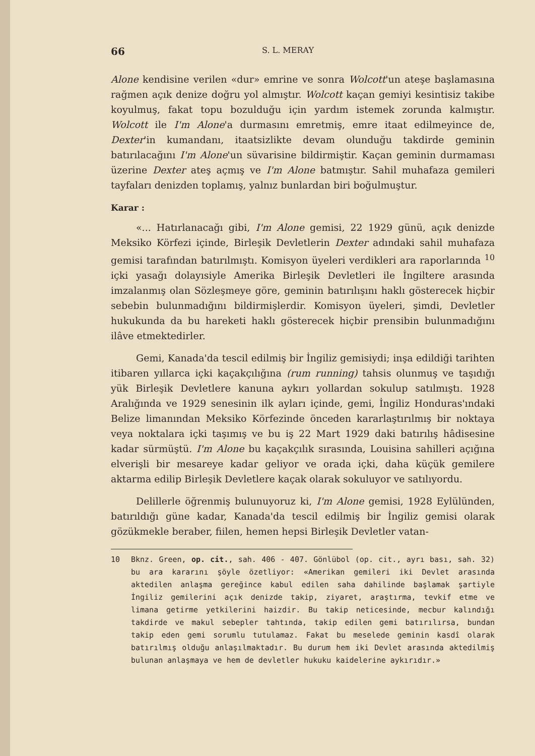66 S. L. MERAY
Alone kendisine verilen «dur» emrine ve sonra Wolcott'un ateşe başlamasına rağmen açık denize doğru yol almıştır. Wolcott kaçan gemiyi kesintisiz takibe koyulmuş, fakat topu bozulduğu için yardım istemek zorunda kalmıştır. Wolcott ile I'm Alone'a durmasını emretmiş, emre itaat edilmeyince de, Dexter'in kumandanı, itaatsizlikte devam olunduğu takdirde geminin batırılacağını I'm Alone'un süvarisine bildirmiştir. Kaçan geminin durmaması üzerine Dexter ateş açmış ve I'm Alone batmıştır. Sahil muhafaza gemileri tayfaları denizden toplamış, yalnız bunlardan biri boğulmuştur.
Karar :
«... Hatırlanacağı gibi, I'm Alone gemisi, 22 1929 günü, açık denizde Meksiko Körfezi içinde, Birleşik Devletlerin Dexter adındaki sahil muhafaza gemisi tarafından batırılmıştı. Komisyon üyeleri verdikleri ara raporlarında <sup>10</sup> içki yasağı dolayısiyle Amerika Birleşik Devletleri ile İngiltere arasında imzalanmış olan Sözleşmeye göre, geminin batırılışını haklı gösterecek hiçbir sebebin bulunmadığını bildirmişlerdir. Komisyon üyeleri, şimdi, Devletler hukukunda da bu hareketi haklı gösterecek hiçbir prensibin bulunmadığını ilâve etmektedirler.
Gemi, Kanada'da tescil edilmiş bir İngiliz gemisiydi; inşa edildiği tarihten itibaren yıllarca içki kaçakçılığına (rum running) tahsis olunmuş ve taşıdığı yük Birleşik Devletlere kanuna aykırı yollardan sokulup satılmıştı. 1928 Aralığında ve 1929 senesinin ilk ayları içinde, gemi, İngiliz Honduras'ındaki Belize limanından Meksiko Körfezinde önceden kararlaştırılmış bir noktaya veya noktalara içki taşımış ve bu iş 22 Mart 1929 daki batırılış hâdisesine kadar sürmüştü. I'm Alone bu kaçakçılık sırasında, Louisina sahilleri açığına elverişli bir mesareye kadar geliyor ve orada içki, daha küçük gemilere aktarma edilip Birleşik Devletlere kaçak olarak sokuluyor ve satılıyordu.
Delillerle öğrenmiş bulunuyoruz ki, I'm Alone gemisi, 1928 Eylülünden, batırıldığı güne kadar, Kanada'da tescil edilmiş bir İngiliz gemisi olarak gözükmekle beraber, fiilen, hemen hepsi Birleşik Devletler vatan-
10 Bknz. Green, op. cit., sah. 406 - 407. Gönlübol (op. cit., ayrı bası, sah. 32) bu ara kararını şöyle özetliyor: «Amerikan gemileri iki Devlet arasında aktedilen anlaşma gereğince kabul edilen saha dahilinde başlamak şartiyle İngiliz gemilerini açık denizde takip, ziyaret, araştırma, tevkif etme ve limana getirme yetkilerini haizdir. Bu takip neticesinde, mecbur kalındığı takdirde ve makul sebepler tahtında, takip edilen gemi batırılırsa, bundan takip eden gemi sorumlu tutulamaz. Fakat bu meselede geminin kasdî olarak batırılmış olduğu anlaşılmaktadır. Bu durum hem iki Devlet arasında aktedilmiş bulunan anlaşmaya ve hem de devletler hukuku kaidelerine aykırıdır.»